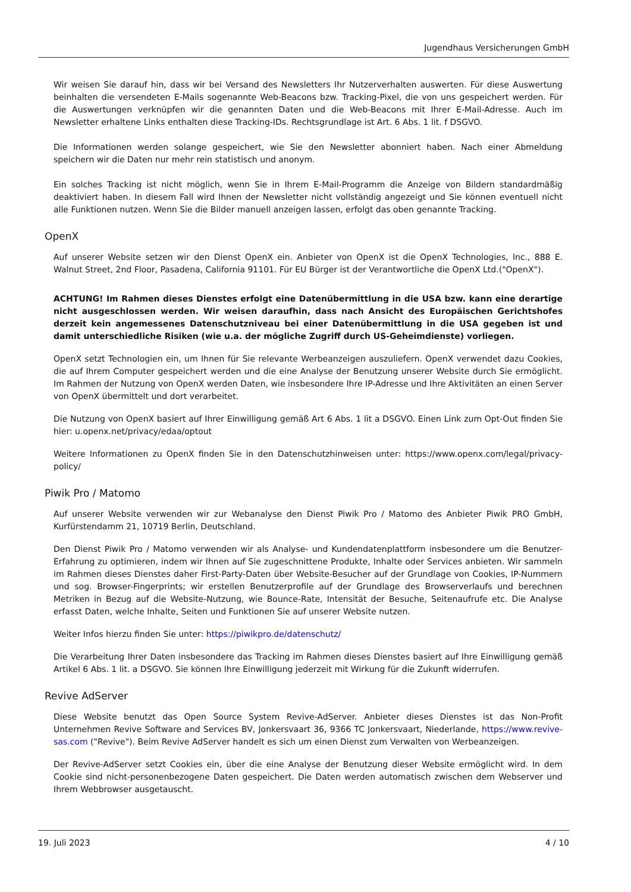Jugendhaus Versicherungen GmbH
Wir weisen Sie darauf hin, dass wir bei Versand des Newsletters Ihr Nutzerverhalten auswerten. Für diese Auswertung beinhalten die versendeten E-Mails sogenannte Web-Beacons bzw. Tracking-Pixel, die von uns gespeichert werden. Für die Auswertungen verknüpfen wir die genannten Daten und die Web-Beacons mit Ihrer E-Mail-Adresse. Auch im Newsletter erhaltene Links enthalten diese Tracking-IDs. Rechtsgrundlage ist Art. 6 Abs. 1 lit. f DSGVO.
Die Informationen werden solange gespeichert, wie Sie den Newsletter abonniert haben. Nach einer Abmeldung speichern wir die Daten nur mehr rein statistisch und anonym.
Ein solches Tracking ist nicht möglich, wenn Sie in Ihrem E-Mail-Programm die Anzeige von Bildern standardmäßig deaktiviert haben. In diesem Fall wird Ihnen der Newsletter nicht vollständig angezeigt und Sie können eventuell nicht alle Funktionen nutzen. Wenn Sie die Bilder manuell anzeigen lassen, erfolgt das oben genannte Tracking.
OpenX
Auf unserer Website setzen wir den Dienst OpenX ein. Anbieter von OpenX ist die OpenX Technologies, Inc., 888 E. Walnut Street, 2nd Floor, Pasadena, California 91101. Für EU Bürger ist der Verantwortliche die OpenX Ltd.("OpenX").
ACHTUNG! Im Rahmen dieses Dienstes erfolgt eine Datenübermittlung in die USA bzw. kann eine derartige nicht ausgeschlossen werden. Wir weisen daraufhin, dass nach Ansicht des Europäischen Gerichtshofes derzeit kein angemessenes Datenschutzniveau bei einer Datenübermittlung in die USA gegeben ist und damit unterschiedliche Risiken (wie u.a. der mögliche Zugriff durch US-Geheimdienste) vorliegen.
OpenX setzt Technologien ein, um Ihnen für Sie relevante Werbeanzeigen auszuliefern. OpenX verwendet dazu Cookies, die auf Ihrem Computer gespeichert werden und die eine Analyse der Benutzung unserer Website durch Sie ermöglicht. Im Rahmen der Nutzung von OpenX werden Daten, wie insbesondere Ihre IP-Adresse und Ihre Aktivitäten an einen Server von OpenX übermittelt und dort verarbeitet.
Die Nutzung von OpenX basiert auf Ihrer Einwilligung gemäß Art 6 Abs. 1 lit a DSGVO. Einen Link zum Opt-Out finden Sie hier: u.openx.net/privacy/edaa/optout
Weitere Informationen zu OpenX finden Sie in den Datenschutzhinweisen unter: https://www.openx.com/legal/privacy-policy/
Piwik Pro / Matomo
Auf unserer Website verwenden wir zur Webanalyse den Dienst Piwik Pro / Matomo des Anbieter Piwik PRO GmbH, Kurfürstendamm 21, 10719 Berlin, Deutschland.
Den Dienst Piwik Pro / Matomo verwenden wir als Analyse- und Kundendatenplattform insbesondere um die Benutzer-Erfahrung zu optimieren, indem wir Ihnen auf Sie zugeschnittene Produkte, Inhalte oder Services anbieten. Wir sammeln im Rahmen dieses Dienstes daher First-Party-Daten über Website-Besucher auf der Grundlage von Cookies, IP-Nummern und sog. Browser-Fingerprints; wir erstellen Benutzerprofile auf der Grundlage des Browserverlaufs und berechnen Metriken in Bezug auf die Website-Nutzung, wie Bounce-Rate, Intensität der Besuche, Seitenaufrufe etc. Die Analyse erfasst Daten, welche Inhalte, Seiten und Funktionen Sie auf unserer Website nutzen.
Weiter Infos hierzu finden Sie unter: https://piwikpro.de/datenschutz/
Die Verarbeitung Ihrer Daten insbesondere das Tracking im Rahmen dieses Dienstes basiert auf Ihre Einwilligung gemäß Artikel 6 Abs. 1 lit. a DSGVO. Sie können Ihre Einwilligung jederzeit mit Wirkung für die Zukunft widerrufen.
Revive AdServer
Diese Website benutzt das Open Source System Revive-AdServer. Anbieter dieses Dienstes ist das Non-Profit Unternehmen Revive Software and Services BV, Jonkersvaart 36, 9366 TC Jonkersvaart, Niederlande, https://www.revive-sas.com ("Revive"). Beim Revive AdServer handelt es sich um einen Dienst zum Verwalten von Werbeanzeigen.
Der Revive-AdServer setzt Cookies ein, über die eine Analyse der Benutzung dieser Website ermöglicht wird. In dem Cookie sind nicht-personenbezogene Daten gespeichert. Die Daten werden automatisch zwischen dem Webserver und Ihrem Webbrowser ausgetauscht.
19. Juli 2023 4 / 10